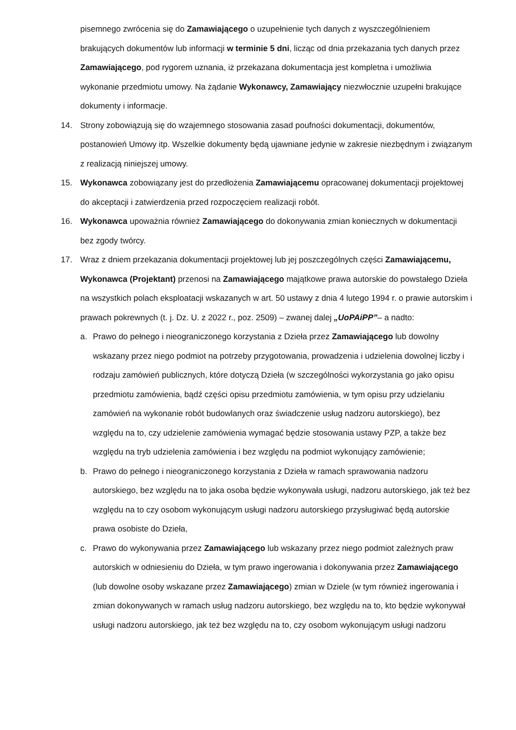pisemnego zwrócenia się do Zamawiającego o uzupełnienie tych danych z wyszczególnieniem brakujących dokumentów lub informacji w terminie 5 dni, licząc od dnia przekazania tych danych przez Zamawiającego, pod rygorem uznania, iż przekazana dokumentacja jest kompletna i umożliwia wykonanie przedmiotu umowy. Na żądanie Wykonawcy, Zamawiający niezwłocznie uzupełni brakujące dokumenty i informacje.
14. Strony zobowiązują się do wzajemnego stosowania zasad poufności dokumentacji, dokumentów, postanowień Umowy itp. Wszelkie dokumenty będą ujawniane jedynie w zakresie niezbędnym i związanym z realizacją niniejszej umowy.
15. Wykonawca zobowiązany jest do przedłożenia Zamawiającemu opracowanej dokumentacji projektowej do akceptacji i zatwierdzenia przed rozpoczęciem realizacji robót.
16. Wykonawca upoważnia również Zamawiającego do dokonywania zmian koniecznych w dokumentacji bez zgody twórcy.
17. Wraz z dniem przekazania dokumentacji projektowej lub jej poszczególnych części Zamawiającemu, Wykonawca (Projektant) przenosi na Zamawiającego majątkowe prawa autorskie do powstałego Dzieła na wszystkich polach eksploatacji wskazanych w art. 50 ustawy z dnia 4 lutego 1994 r. o prawie autorskim i prawach pokrewnych (t. j. Dz. U. z 2022 r., poz. 2509) – zwanej dalej „UoPAiPP”– a nadto:
a. Prawo do pełnego i nieograniczonego korzystania z Dzieła przez Zamawiającego lub dowolny wskazany przez niego podmiot na potrzeby przygotowania, prowadzenia i udzielenia dowolnej liczby i rodzaju zamówień publicznych, które dotyczą Dzieła (w szczególności wykorzystania go jako opisu przedmiotu zamówienia, bądź części opisu przedmiotu zamówienia, w tym opisu przy udzielaniu zamówień na wykonanie robót budowlanych oraz świadczenie usług nadzoru autorskiego), bez względu na to, czy udzielenie zamówienia wymagać będzie stosowania ustawy PZP, a także bez względu na tryb udzielenia zamówienia i bez względu na podmiot wykonujący zamówienie;
b. Prawo do pełnego i nieograniczonego korzystania z Dzieła w ramach sprawowania nadzoru autorskiego, bez względu na to jaka osoba będzie wykonywała usługi, nadzoru autorskiego, jak też bez względu na to czy osobom wykonującym usługi nadzoru autorskiego przysługiwać będą autorskie prawa osobiste do Dzieła,
c. Prawo do wykonywania przez Zamawiającego lub wskazany przez niego podmiot zależnych praw autorskich w odniesieniu do Dzieła, w tym prawo ingerowania i dokonywania przez Zamawiającego (lub dowolne osoby wskazane przez Zamawiającego) zmian w Dziele (w tym również ingerowania i zmian dokonywanych w ramach usług nadzoru autorskiego, bez względu na to, kto będzie wykonywał usługi nadzoru autorskiego, jak też bez względu na to, czy osobom wykonującym usługi nadzoru